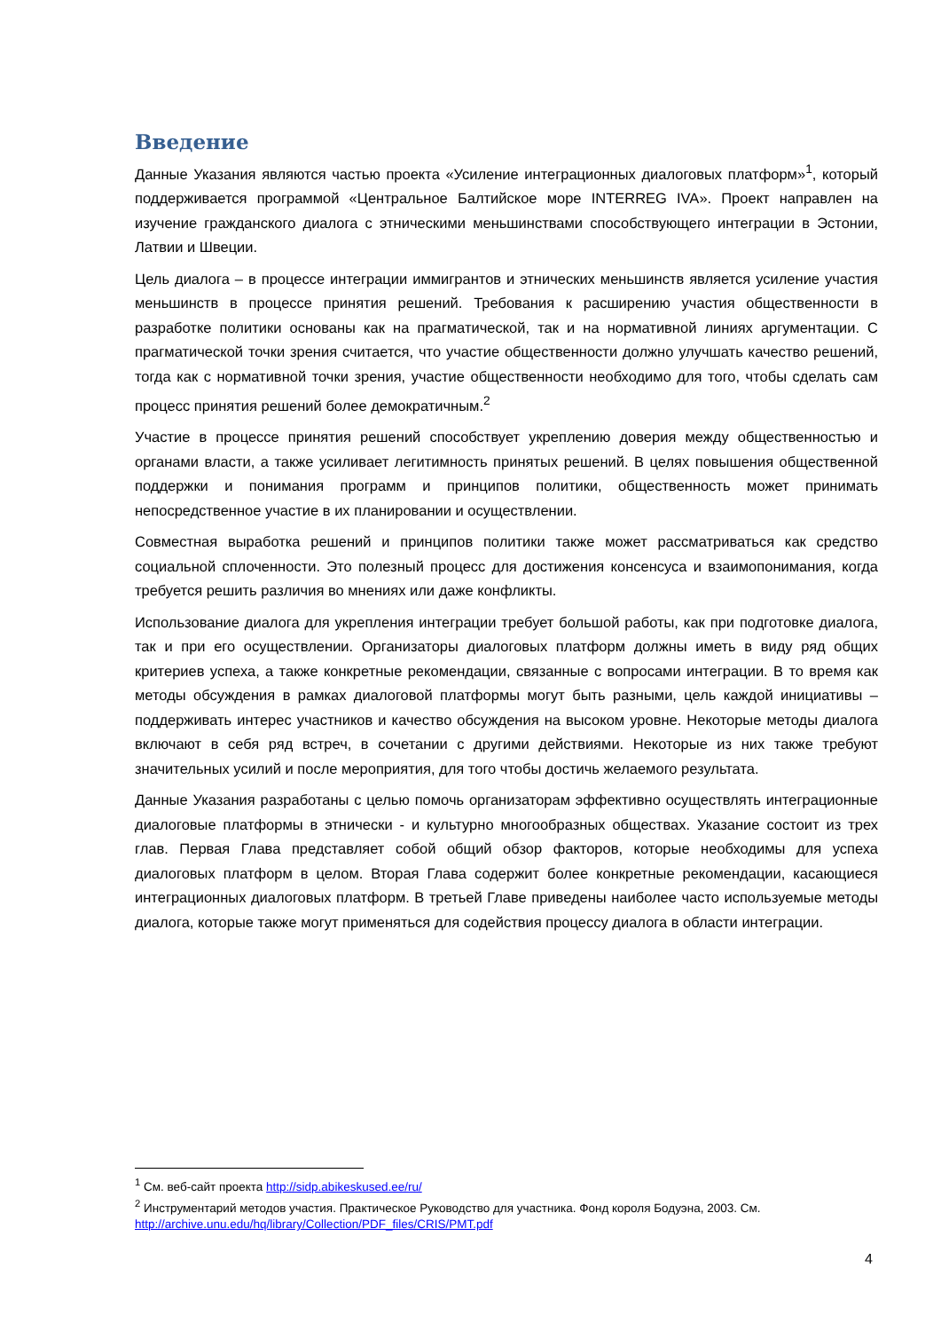Введение
Данные Указания являются частью проекта «Усиление интеграционных диалоговых платформ»<sup>1</sup>, который поддерживается программой «Центральное Балтийское море INTERREG IVA». Проект направлен на изучение гражданского диалога с этническими меньшинствами способствующего интеграции в Эстонии, Латвии и Швеции.
Цель диалога – в процессе интеграции иммигрантов и этнических меньшинств является усиление участия меньшинств в процессе принятия решений. Требования к расширению участия общественности в разработке политики основаны как на прагматической, так и на нормативной линиях аргументации. С прагматической точки зрения считается, что участие общественности должно улучшать качество решений, тогда как с нормативной точки зрения, участие общественности необходимо для того, чтобы сделать сам процесс принятия решений более демократичным.<sup>2</sup>
Участие в процессе принятия решений способствует укреплению доверия между общественностью и органами власти, а также усиливает легитимность принятых решений. В целях повышения общественной поддержки и понимания программ и принципов политики, общественность может принимать непосредственное участие в их планировании и осуществлении.
Совместная выработка решений и принципов политики также может рассматриваться как средство социальной сплоченности. Это полезный процесс для достижения консенсуса и взаимопонимания, когда требуется решить различия во мнениях или даже конфликты.
Использование диалога для укрепления интеграции требует большой работы, как при подготовке диалога, так и при его осуществлении. Организаторы диалоговых платформ должны иметь в виду ряд общих критериев успеха, а также конкретные рекомендации, связанные с вопросами интеграции. В то время как методы обсуждения в рамках диалоговой платформы могут быть разными, цель каждой инициативы – поддерживать интерес участников и качество обсуждения на высоком уровне. Некоторые методы диалога включают в себя ряд встреч, в сочетании с другими действиями. Некоторые из них также требуют значительных усилий и после мероприятия, для того чтобы достичь желаемого результата.
Данные Указания разработаны с целью помочь организаторам эффективно осуществлять интеграционные диалоговые платформы в этнически - и культурно многообразных обществах. Указание состоит из трех глав. Первая Глава представляет собой общий обзор факторов, которые необходимы для успеха диалоговых платформ в целом. Вторая Глава содержит более конкретные рекомендации, касающиеся интеграционных диалоговых платформ. В третьей Главе приведены наиболее часто используемые методы диалога, которые также могут применяться для содействия процессу диалога в области интеграции.
<sup>1</sup> См. веб-сайт проекта http://sidp.abikeskused.ee/ru/
<sup>2</sup> Инструментарий методов участия. Практическое Руководство для участника. Фонд короля Бодуэна, 2003. См. http://archive.unu.edu/hq/library/Collection/PDF_files/CRIS/PMT.pdf
4